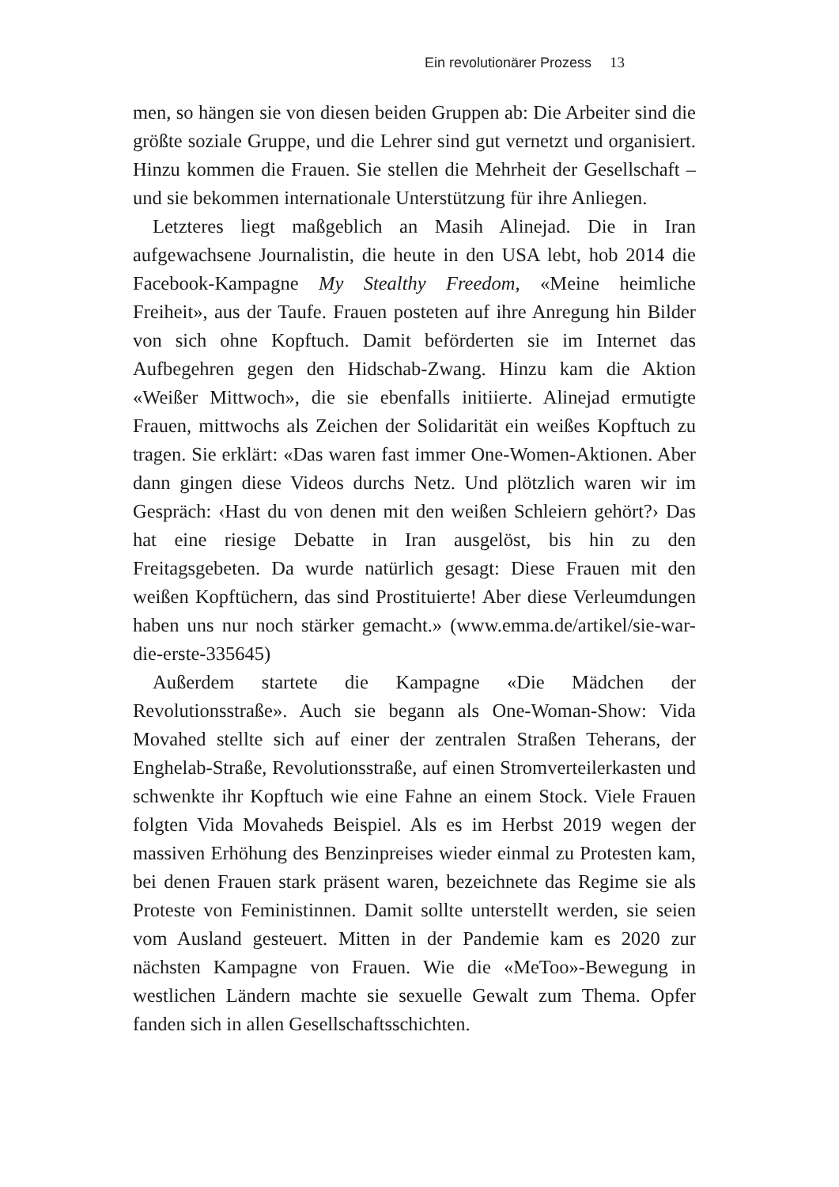Ein revolutionärer Prozess 13
men, so hängen sie von diesen beiden Gruppen ab: Die Arbeiter sind die größte soziale Gruppe, und die Lehrer sind gut vernetzt und organisiert. Hinzu kommen die Frauen. Sie stellen die Mehrheit der Gesellschaft – und sie bekommen internationale Unterstützung für ihre Anliegen.
Letzteres liegt maßgeblich an Masih Alinejad. Die in Iran aufgewachsene Journalistin, die heute in den USA lebt, hob 2014 die Facebook-Kampagne My Stealthy Freedom, «Meine heimliche Freiheit», aus der Taufe. Frauen posteten auf ihre Anregung hin Bilder von sich ohne Kopftuch. Damit beförderten sie im Internet das Aufbegehren gegen den Hidschab-Zwang. Hinzu kam die Aktion «Weißer Mittwoch», die sie ebenfalls initiierte. Alinejad ermutigte Frauen, mittwochs als Zeichen der Solidarität ein weißes Kopftuch zu tragen. Sie erklärt: «Das waren fast immer One-Women-Aktionen. Aber dann gingen diese Videos durchs Netz. Und plötzlich waren wir im Gespräch: ‹Hast du von denen mit den weißen Schleiern gehört?› Das hat eine riesige Debatte in Iran ausgelöst, bis hin zu den Freitagsgebeten. Da wurde natürlich gesagt: Diese Frauen mit den weißen Kopftüchern, das sind Prostituierte! Aber diese Verleumdungen haben uns nur noch stärker gemacht.» (www.emma.de/artikel/sie-war-die-erste-335645)
Außerdem startete die Kampagne «Die Mädchen der Revolutionsstraße». Auch sie begann als One-Woman-Show: Vida Movahed stellte sich auf einer der zentralen Straßen Teherans, der Enghelab-Straße, Revolutionsstraße, auf einen Stromverteilerkasten und schwenkte ihr Kopftuch wie eine Fahne an einem Stock. Viele Frauen folgten Vida Movaheds Beispiel. Als es im Herbst 2019 wegen der massiven Erhöhung des Benzinpreises wieder einmal zu Protesten kam, bei denen Frauen stark präsent waren, bezeichnete das Regime sie als Proteste von Feministinnen. Damit sollte unterstellt werden, sie seien vom Ausland gesteuert. Mitten in der Pandemie kam es 2020 zur nächsten Kampagne von Frauen. Wie die «MeToo»-Bewegung in westlichen Ländern machte sie sexuelle Gewalt zum Thema. Opfer fanden sich in allen Gesellschaftsschichten.